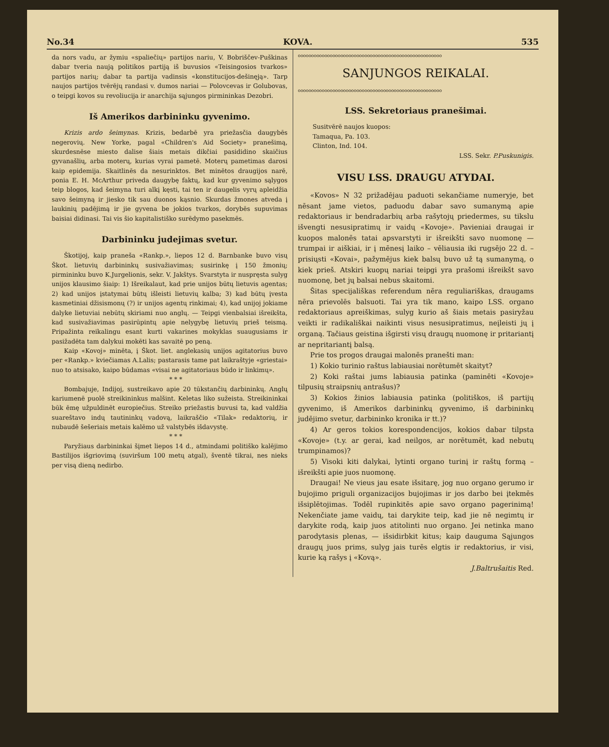No.34 KOVA. 535
da nors vadu, ar žymiu «spaliečių» partijos nariu, V. Bobriščev-Puškinas dabar tveria naują politikos partiją iš buvusios «Teisingosios tvarkos» partijos narių; dabar ta partija vadinsis «konstitucijos-dešinęją». Tarp naujos partijos tvērējų randasi v. dumos nariai — Polovcevas ir Golubovas, o teipgi kovos su revoliucija ir anarchija sąjungos pirmininkas Dezobri.
Iš Amerikos darbininku gyvenimo.
Krizis ardo šeimynas. Krizis, bedarbē yra priežasčia daugybēs negerovių. New Yorke, pagal «Children's Aid Society» pranešimą, skurdesnēse miesto dalise šiais metais dikčiai pasididino skaičius gyvanašlių, arba moterų, kurias vyrai pametē. Moterų pametimas darosi kaip epidemija. Skaitlinēs da nesurinktos. Bet minētos draugijos narē, ponia E. H. McArthur priveda daugybę faktų, kad kur gyvenimo sąlygos teip blogos, kad šeimyna turi alkį kęsti, tai ten ir daugelis vyrų apleidžia savo šeimyną ir jiesko tik sau duonos kąsnio. Skurdas žmones atveda į laukinių padējimą ir jie gyvena be jokios tvarkos, dorybēs supuvimas baisiai didinasi. Tai vis šio kapitalistiško surēdymo pasekmēs.
Darbininku judejimas svetur.
Škotijoj, kaip praneša «Rankp.», liepos 12 d. Barnbanke buvo visų Škot. lietuvių darbininkų susivažiavimas; susirinkę į 150 žmonių; pirmininku buvo K.Jurgelionis, sekr. V. Jakštys. Svarstyta ir nuspręsta sulyg unijos klausimo šiaip: 1) Išreikalaut, kad prie unijos būtų lietuvis agentas; 2) kad unijos įstatymai būtų išleisti lietuvių kalba; 3) kad būtų įvesta kasmetiniai džisismonų (?) ir unijos agentų rinkimai; 4), kad unijoj jokiame dalyke lietuviai nebūtų skiriami nuo anglų. — Teipgi vienbalsiai išreikšta, kad susivažiavimas pasirūpintų apie nelygybę lietuvių prieš teismą. Pripažinta reikalingu esant kurti vakarines mokyklas suaugusiams ir pasižadēta tam dalykui mokēti kas savaitē po peną.
Kaip «Kovoj» minēta, į Škot. liet. anglekasių unijos agitatorius buvo per «Rankp.» kviečiamas A.Lalis; pastarasis tame pat laikraštyje «griestai» nuo to atsisako, kaipo būdamas «visai ne agitatoriaus būdo ir linkimų».
* * *
Bombajuje, Indijoj, sustreikavo apie 20 tūkstančių darbininkų. Anglų kariumenē puolē streikininkus malšint. Keletas liko sužeista. Streikininkai būk ēmę užpuldinēt europiečius. Streiko priežastis buvusi ta, kad valdžia suareštavo indų tautininkų vadovą, laikraščio «Tilak» redaktorių, ir nubaudē šešeriais metais kalēmo už valstybēs išdavystę.
* * *
Paryžiaus darbininkai šįmet liepos 14 d., atmindami politiško kalējimo Bastilijos išgriovimą (suviršum 100 metų atgal), šventē tikrai, nes nieks per visą dieną nedirbo.
oooooooooooooooooooooooooooooooooooooooooooooooooooooo
SANJUNGOS REIKALAI.
oooooooooooooooooooooooooooooooooooooooooooooooooooooo
LSS. Sekretoriaus pranešimai.
Susitvērē naujos kuopos:
Tamaqua, Pa. 103.
Clinton, Ind. 104.
LSS. Sekr. P.Puskunigis.
VISU LSS. DRAUGU ATYDAI.
«Kovos» N 32 prižadējau paduoti sekančiame numeryje, bet nēsant jame vietos, paduodu dabar savo sumanymą apie redaktoriaus ir bendradarbių arba rašytojų priedermes, su tikslu išvengti nesusipratimų ir vaidų «Kovoje». Pavieniai draugai ir kuopos malonēs tatai apsvarstyti ir išreikšti savo nuomonę — trumpai ir aiškiai, ir į mēnesį laiko – vēliausia iki rugsējo 22 d. – prisiųsti «Kovai», pažymējus kiek balsų buvo už tą sumanymą, o kiek prieš. Atskiri kuopų nariai teipgi yra prašomi išreikšt savo nuomonę, bet jų balsai nebus skaitomi.
Šitas specijališkas referendum nēra reguliariškas, draugams nēra prievolēs balsuoti. Tai yra tik mano, kaipo LSS. organo redaktoriaus apreiškimas, sulyg kurio aš šiais metais pasiryžau veikti ir radikališkai naikinti visus nesusipratimus, neįleisti jų į organą. Tačiaus geistina išgirsti visų draugų nuomonę ir pritariantį ar nepritariantį balsą.
Prie tos progos draugai malonēs pranešti man:
1) Kokio turinio raštus labiausiai norētumēt skaityt?
2) Koki raštai jums labiausia patinka (paminēti «Kovoje» tilpusių straipsnių antrašus)?
3) Kokios žinios labiausia patinka (politiškos, iš partijų gyvenimo, iš Amerikos darbininkų gyvenimo, iš darbininkų judējimo svetur, darbininko kronika ir tt.)?
4) Ar geros tokios korespondencijos, kokios dabar tilpsta «Kovoje» (t.y. ar gerai, kad neilgos, ar norētumēt, kad nebutų trumpinamos)?
5) Visoki kiti dalykai, lytinti organo turinį ir raštų formą – išreikšti apie juos nuomonę.
Draugai! Ne vieus jau esate išsitarę, jog nuo organo gerumo ir bujojimo priguli organizacijos bujojimas ir jos darbo bei įtekmēs išsiplētojimas. Todēl rupinkitēs apie savo organo pagerinimą! Nekenčiate jame vaidų, tai darykite teip, kad jie nē negimtų ir darykite rodą, kaip juos atitolinti nuo organo. Jei netinka mano parodytasis plenas, — išsidirbkit kitus; kaip dauguma Sąjungos draugų juos prims, sulyg jais turēs elgtis ir redaktorius, ir visi, kurie ką rašys į «Kovą».
J.Baltrušaitis Red.